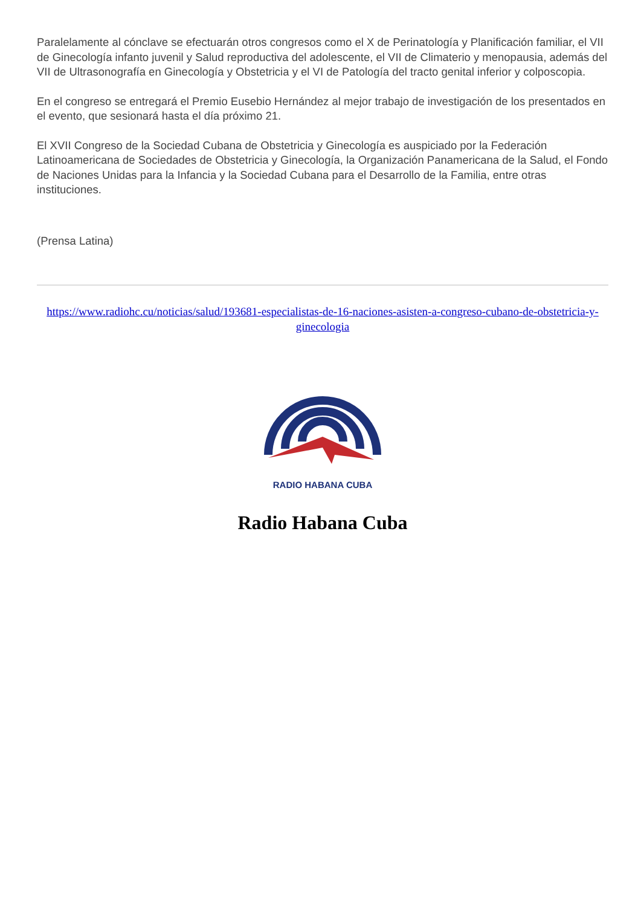Paralelamente al cónclave se efectuarán otros congresos como el X de Perinatología y Planificación familiar, el VII de Ginecología infanto juvenil y Salud reproductiva del adolescente, el VII de Climaterio y menopausia, además del VII de Ultrasonografía en Ginecología y Obstetricia y el VI de Patología del tracto genital inferior y colposcopia.
En el congreso se entregará el Premio Eusebio Hernández al mejor trabajo de investigación de los presentados en el evento, que sesionará hasta el día próximo 21.
El XVII Congreso de la Sociedad Cubana de Obstetricia y Ginecología es auspiciado por la Federación Latinoamericana de Sociedades de Obstetricia y Ginecología, la Organización Panamericana de la Salud, el Fondo de Naciones Unidas para la Infancia y la Sociedad Cubana para el Desarrollo de la Familia, entre otras instituciones.
(Prensa Latina)
https://www.radiohc.cu/noticias/salud/193681-especialistas-de-16-naciones-asisten-a-congreso-cubano-de-obstetricia-y-ginecologia
RADIO HABANA CUBA
Radio Habana Cuba